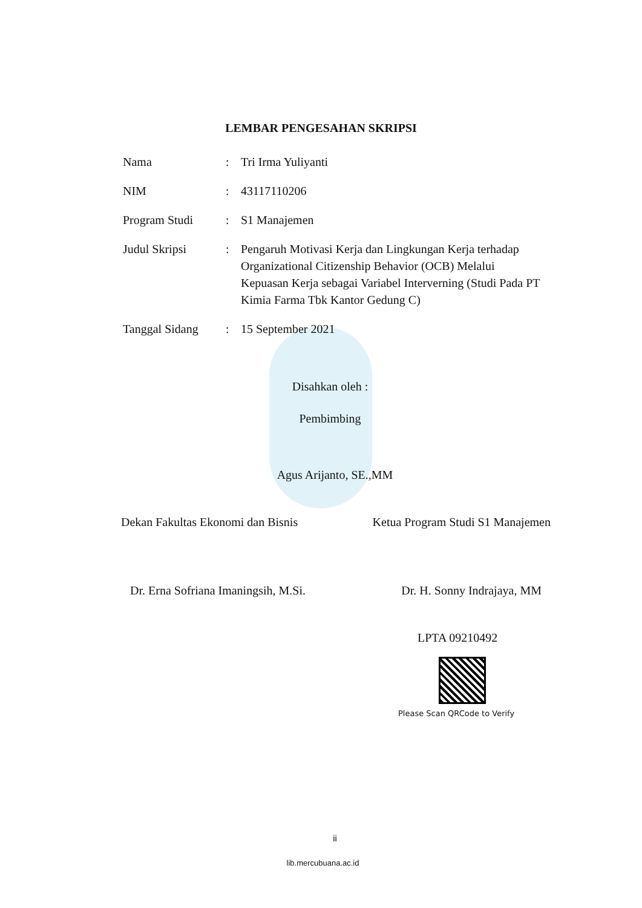LEMBAR PENGESAHAN SKRIPSI
| Nama | : | Tri Irma Yuliyanti |
| NIM | : | 43117110206 |
| Program Studi | : | S1 Manajemen |
| Judul Skripsi | : | Pengaruh Motivasi Kerja dan Lingkungan Kerja terhadap Organizational Citizenship Behavior (OCB) Melalui Kepuasan Kerja sebagai Variabel Interverning (Studi Pada PT Kimia Farma Tbk Kantor Gedung C) |
| Tanggal Sidang | : | 15 September 2021 |
Disahkan oleh :
Pembimbing
Agus Arijanto, SE.,MM
Dekan Fakultas Ekonomi dan Bisnis Ketua Program Studi S1 Manajemen
Dr. Erna Sofriana Imaningsih, M.Si. Dr. H. Sonny Indrajaya, MM
LPTA 09210492
Please Scan QRCode to Verify
ii
lib.mercubuana.ac.id